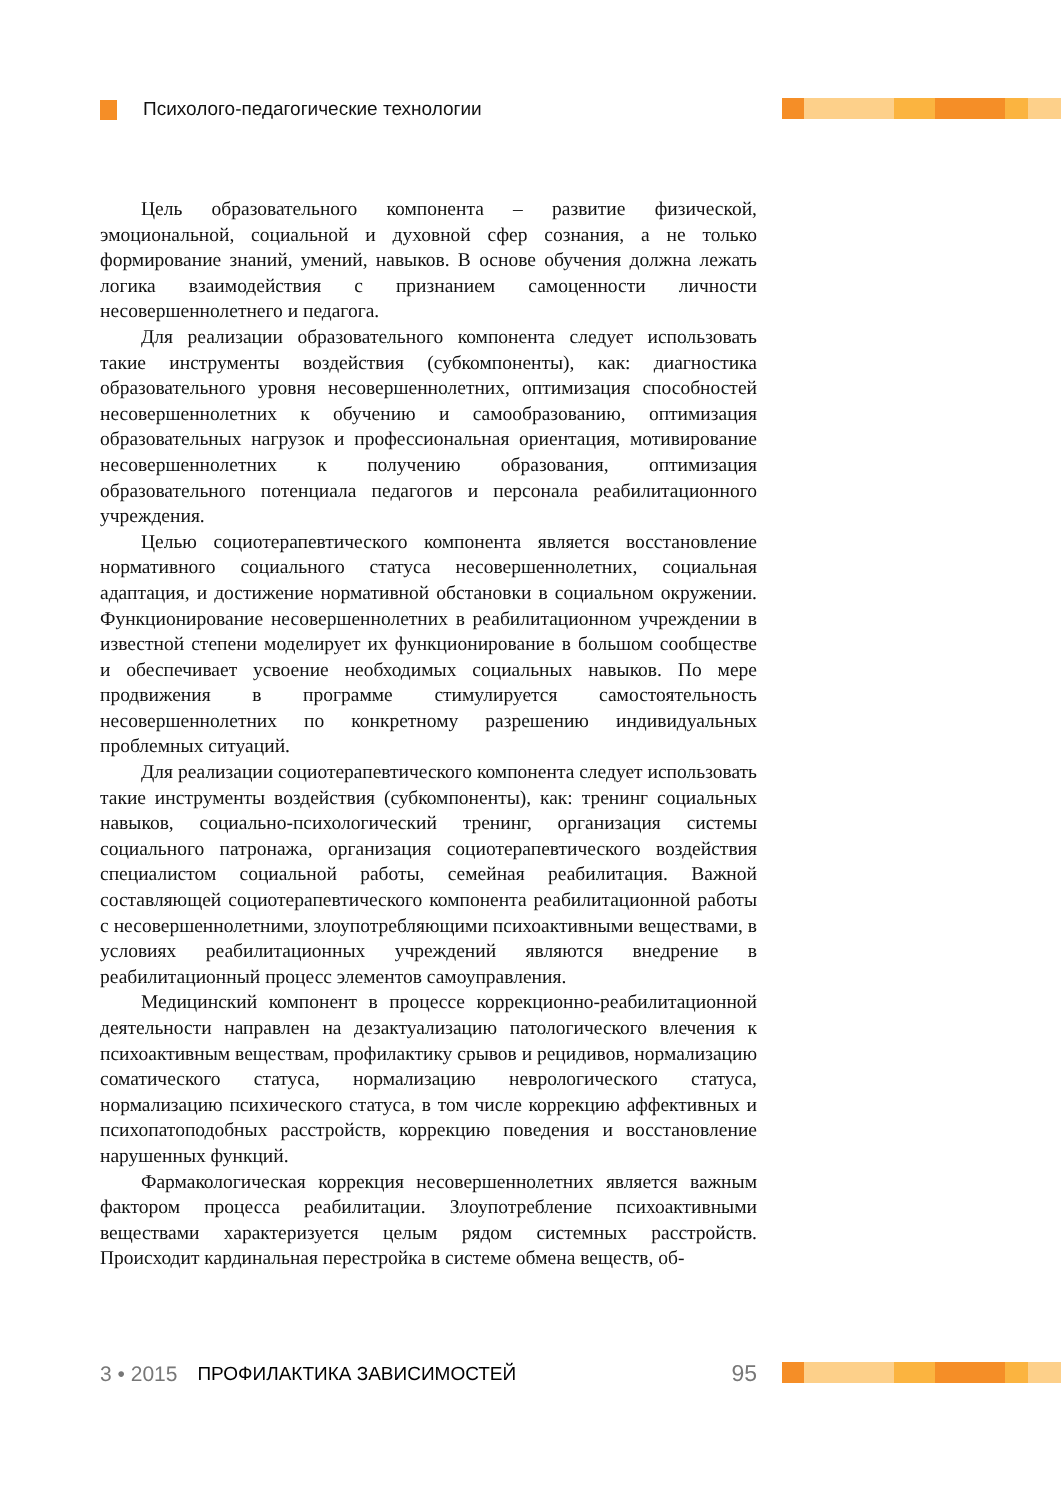Психолого-педагогические технологии
Цель образовательного компонента – развитие физической, эмоциональной, социальной и духовной сфер сознания, а не только формирование знаний, умений, навыков. В основе обучения должна лежать логика взаимодействия с признанием самоценности личности несовершеннолетнего и педагога.
Для реализации образовательного компонента следует использовать такие инструменты воздействия (субкомпоненты), как: диагностика образовательного уровня несовершеннолетних, оптимизация способностей несовершеннолетних к обучению и самообразованию, оптимизация образовательных нагрузок и профессиональная ориентация, мотивирование несовершеннолетних к получению образования, оптимизация образовательного потенциала педагогов и персонала реабилитационного учреждения.
Целью социотерапевтического компонента является восстановление нормативного социального статуса несовершеннолетних, социальная адаптация, и достижение нормативной обстановки в социальном окружении. Функционирование несовершеннолетних в реабилитационном учреждении в известной степени моделирует их функционирование в большом сообществе и обеспечивает усвоение необходимых социальных навыков. По мере продвижения в программе стимулируется самостоятельность несовершеннолетних по конкретному разрешению индивидуальных проблемных ситуаций.
Для реализации социотерапевтического компонента следует использовать такие инструменты воздействия (субкомпоненты), как: тренинг социальных навыков, социально-психологический тренинг, организация системы социального патронажа, организация социотерапевтического воздействия специалистом социальной работы, семейная реабилитация. Важной составляющей социотерапевтического компонента реабилитационной работы с несовершеннолетними, злоупотребляющими психоактивными веществами, в условиях реабилитационных учреждений являются внедрение в реабилитационный процесс элементов самоуправления.
Медицинский компонент в процессе коррекционно-реабилитационной деятельности направлен на дезактуализацию патологического влечения к психоактивным веществам, профилактику срывов и рецидивов, нормализацию соматического статуса, нормализацию неврологического статуса, нормализацию психического статуса, в том числе коррекцию аффективных и психопатоподобных расстройств, коррекцию поведения и восстановление нарушенных функций.
Фармакологическая коррекция несовершеннолетних является важным фактором процесса реабилитации. Злоупотребление психоактивными веществами характеризуется целым рядом системных расстройств. Происходит кардинальная перестройка в системе обмена веществ, об-
3 • 2015 ПРОФИЛАКТИКА ЗАВИСИМОСТЕЙ 95